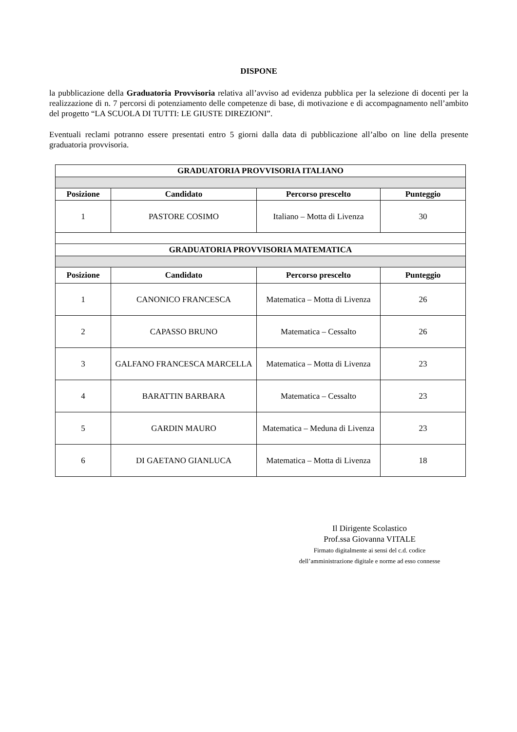DISPONE
la pubblicazione della Graduatoria Provvisoria relativa all’avviso ad evidenza pubblica per la selezione di docenti per la realizzazione di n. 7 percorsi di potenziamento delle competenze di base, di motivazione e di accompagnamento nell’ambito del progetto “LA SCUOLA DI TUTTI: LE GIUSTE DIREZIONI”.
Eventuali reclami potranno essere presentati entro 5 giorni dalla data di pubblicazione all’albo on line della presente graduatoria provvisoria.
| GRADUATORIA PROVVISORIA ITALIANO | | | |
| --- | --- | --- | --- |
| Posizione | Candidato | Percorso prescelto | Punteggio |
| 1 | PASTORE COSIMO | Italiano – Motta di Livenza | 30 |
| GRADUATORIA PROVVISORIA MATEMATICA | | | |
| Posizione | Candidato | Percorso prescelto | Punteggio |
| 1 | CANONICO FRANCESCA | Matematica – Motta di Livenza | 26 |
| 2 | CAPASSO BRUNO | Matematica – Cessalto | 26 |
| 3 | GALFANO FRANCESCA MARCELLA | Matematica – Motta di Livenza | 23 |
| 4 | BARATTIN BARBARA | Matematica – Cessalto | 23 |
| 5 | GARDIN MAURO | Matematica – Meduna di Livenza | 23 |
| 6 | DI GAETANO GIANLUCA | Matematica – Motta di Livenza | 18 |
Il Dirigente Scolastico
Prof.ssa Giovanna VITALE
Firmato digitalmente ai sensi del c.d. codice
dell’amministrazione digitale e norme ad esso connesse